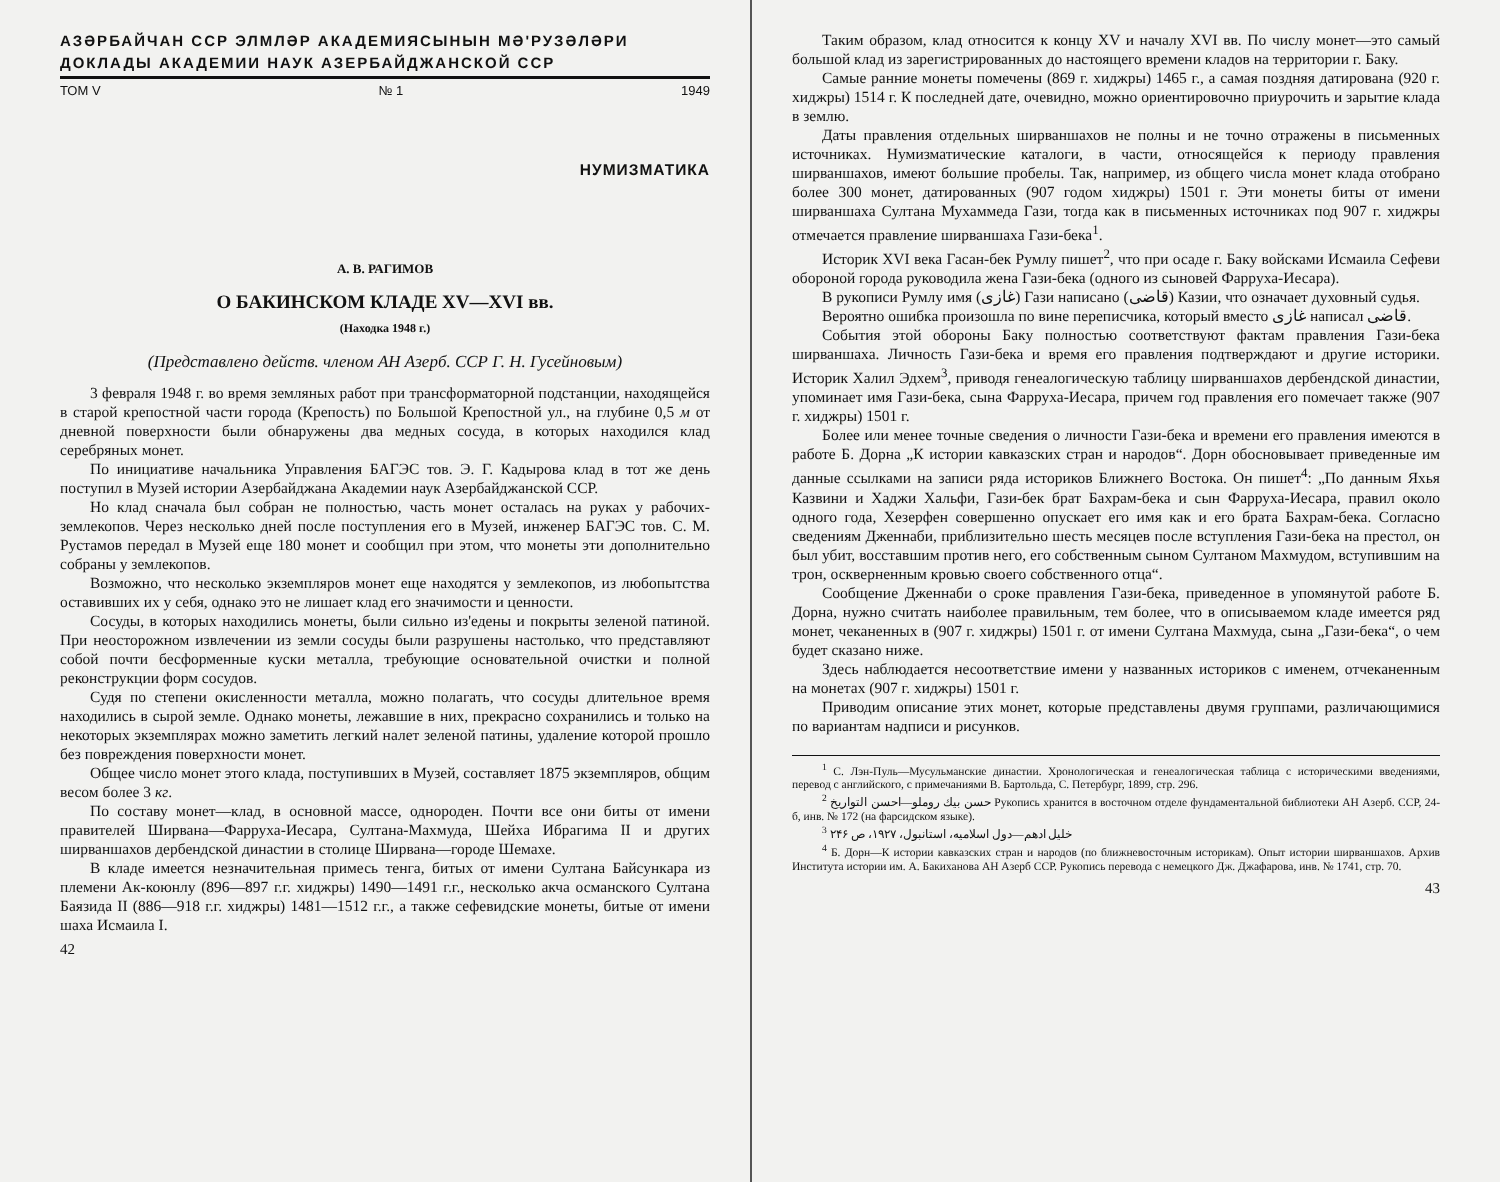АЗƏРБАЙЧАН ССР ЭЛМЛƏР АКАДЕМИЯСЫНЫН МƏ'РУЗƏЛƏРИ
ДОКЛАДЫ АКАДЕМИИ НАУК АЗЕРБАЙДЖАНСКОЙ ССР
ТОМ V № 1 1949
НУМИЗМАТИКА
А. В. РАГИМОВ
О БАКИНСКОМ КЛАДЕ XV—XVI вв.
(Находка 1948 г.)
(Представлено действ. членом АН Азерб. ССР Г. Н. Гусейновым)
3 февраля 1948 г. во время земляных работ при трансформаторной подстанции, находящейся в старой крепостной части города (Крепость) по Большой Крепостной ул., на глубине 0,5 м от дневной поверхности были обнаружены два медных сосуда, в которых находился клад серебряных монет.
По инициативе начальника Управления БАГЭС тов. Э. Г. Кадырова клад в тот же день поступил в Музей истории Азербайджана Академии наук Азербайджанской ССР.
Но клад сначала был собран не полностью, часть монет осталась на руках у рабочих-землекопов. Через несколько дней после поступления его в Музей, инженер БАГЭС тов. С. М. Рустамов передал в Музей еще 180 монет и сообщил при этом, что монеты эти дополнительно собраны у землекопов.
Возможно, что несколько экземпляров монет еще находятся у землекопов, из любопытства оставивших их у себя, однако это не лишает клад его значимости и ценности.
Сосуды, в которых находились монеты, были сильно из'едены и покрыты зеленой патиной. При неосторожном извлечении из земли сосуды были разрушены настолько, что представляют собой почти бесформенные куски металла, требующие основательной очистки и полной реконструкции форм сосудов.
Судя по степени окисленности металла, можно полагать, что сосуды длительное время находились в сырой земле. Однако монеты, лежавшие в них, прекрасно сохранились и только на некоторых экземплярах можно заметить легкий налет зеленой патины, удаление которой прошло без повреждения поверхности монет.
Общее число монет этого клада, поступивших в Музей, составляет 1875 экземпляров, общим весом более 3 кг.
По составу монет—клад, в основной массе, однороден. Почти все они биты от имени правителей Ширвана—Фарруха-Иесара, Султана-Махмуда, Шейха Ибрагима II и других ширваншахов дербендской династии в столице Ширвана—городе Шемахе.
В кладе имеется незначительная примесь тенга, битых от имени Султана Байсункара из племени Ак-коюнлу (896—897 г.г. хиджры) 1490—1491 г.г., несколько акча османского Султана Баязида II (886—918 г.г. хиджры) 1481—1512 г.г., а также сефевидские монеты, битые от имени шаха Исмаила I.
42
Таким образом, клад относится к концу XV и началу XVI вв. По числу монет—это самый большой клад из зарегистрированных до настоящего времени кладов на территории г. Баку.
Самые ранние монеты помечены (869 г. хиджры) 1465 г., а самая поздняя датирована (920 г. хиджры) 1514 г. К последней дате, очевидно, можно ориентировочно приурочить и зарытие клада в землю.
Даты правления отдельных ширваншахов не полны и не точно отражены в письменных источниках. Нумизматические каталоги, в части, относящейся к периоду правления ширваншахов, имеют большие пробелы. Так, например, из общего числа монет клада отобрано более 300 монет, датированных (907 годом хиджры) 1501 г. Эти монеты биты от имени ширваншаха Султана Мухаммеда Гази, тогда как в письменных источниках под 907 г. хиджры отмечается правление ширваншаха Гази-бека<sup>1</sup>.
Историк XVI века Гасан-бек Румлу пишет<sup>2</sup>, что при осаде г. Баку войсками Исмаила Сефеви обороной города руководила жена Гази-бека (одного из сыновей Фарруха-Иесара).
В рукописи Румлу имя (غازی) Гази написано (قاضی) Казии, что означает духовный судья.
Вероятно ошибка произошла по вине переписчика, который вместо غازی написал قاضی.
События этой обороны Баку полностью соответствуют фактам правления Гази-бека ширваншаха. Личность Гази-бека и время его правления подтверждают и другие историки. Историк Халил Эдхем<sup>3</sup>, приводя генеалогическую таблицу ширваншахов дербендской династии, упоминает имя Гази-бека, сына Фарруха-Иесара, причем год правления его помечает также (907 г. хиджры) 1501 г.
Более или менее точные сведения о личности Гази-бека и времени его правления имеются в работе Б. Дорна „К истории кавказских стран и народов“. Дорн обосновывает приведенные им данные ссылками на записи ряда историков Ближнего Востока. Он пишет<sup>4</sup>: „По данным Яхья Казвини и Хаджи Хальфи, Гази-бек брат Бахрам-бека и сын Фарруха-Иесара, правил около одного года, Хезерфен совершенно опускает его имя как и его брата Бахрам-бека. Согласно сведениям Дженнаби, приблизительно шесть месяцев после вступления Гази-бека на престол, он был убит, восставшим против него, его собственным сыном Султаном Махмудом, вступившим на трон, оскверненным кровью своего собственного отца“.
Сообщение Дженнаби о сроке правления Гази-бека, приведенное в упомянутой работе Б. Дорна, нужно считать наиболее правильным, тем более, что в описываемом кладе имеется ряд монет, чеканенных в (907 г. хиджры) 1501 г. от имени Султана Махмуда, сына „Гази-бека“, о чем будет сказано ниже.
Здесь наблюдается несоответствие имени у названных историков с именем, отчеканенным на монетах (907 г. хиджры) 1501 г.
Приводим описание этих монет, которые представлены двумя группами, различающимися по вариантам надписи и рисунков.
<sup>1</sup> С. Лэн-Пуль—Мусульманские династии. Хронологическая и генеалогическая таблица с историческими введениями, перевод с английского, с примечаниями В. Бартольда, С. Петербург, 1899, стр. 296.
<sup>2</sup> حسن بيك روملو—احسن التواريخ Рукопись хранится в восточном отделе фундаментальной библиотеки АН Азерб. ССР, 24-б, инв. № 172 (на фарсидском языке).
<sup>3</sup> خليل ادهم—دول اسلاميه، استانبول، ۱۹۲۷، ص ۲۴۶
<sup>4</sup> Б. Дорн—К истории кавказских стран и народов (по ближневосточным историкам). Опыт истории ширваншахов. Архив Института истории им. А. Бакиханова АН Азерб ССР. Рукопись перевода с немецкого Дж. Джафарова, инв. № 1741, стр. 70.
43